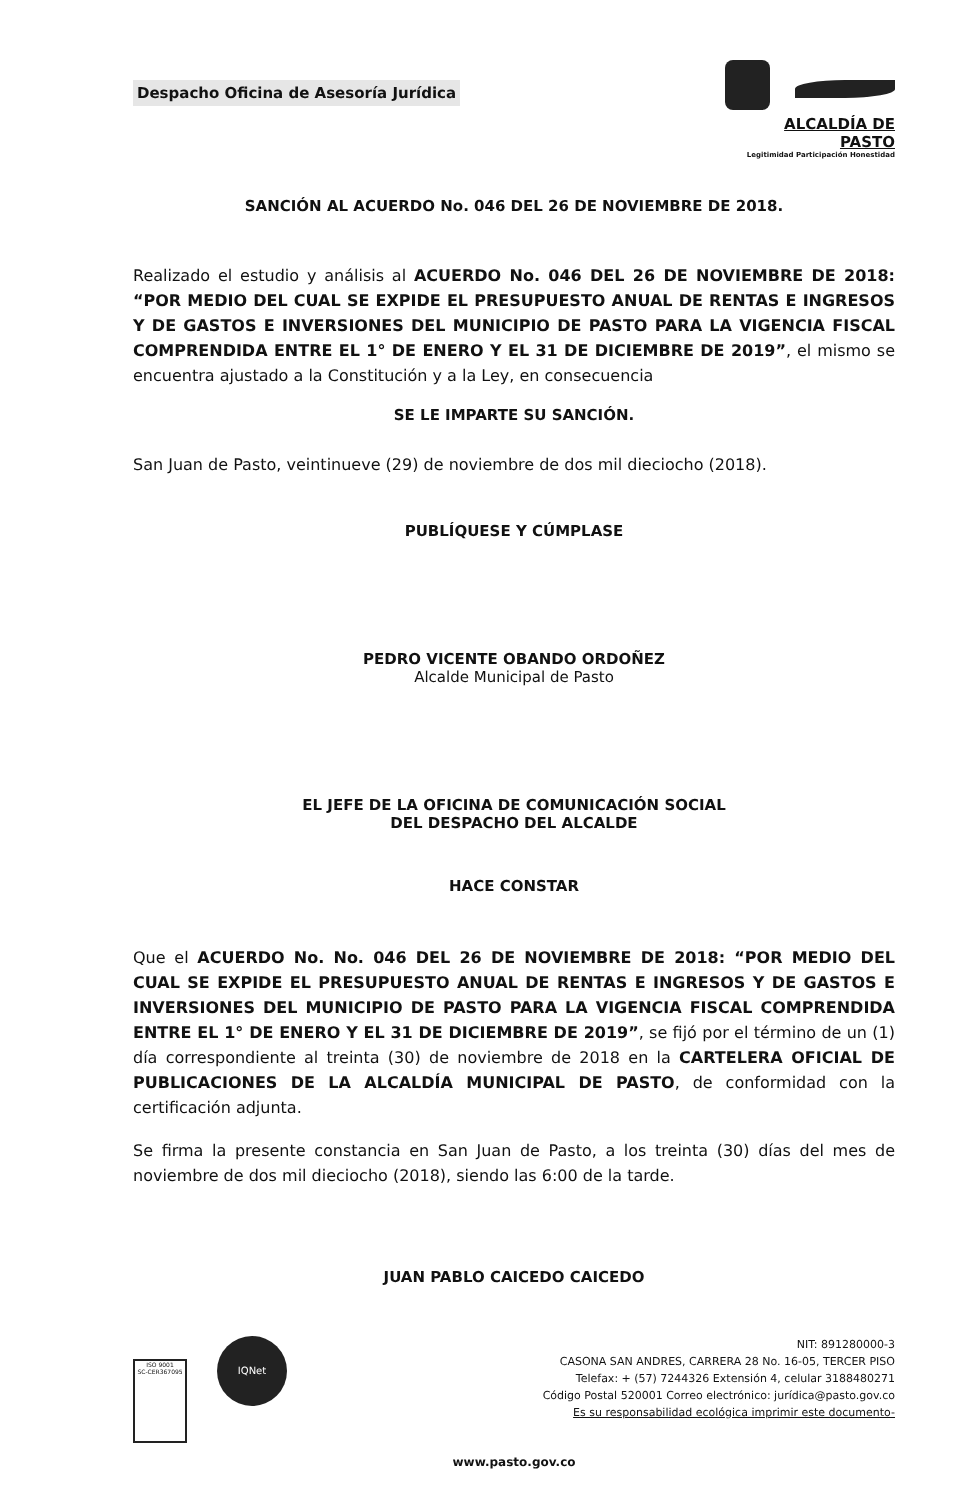Despacho Oficina de Asesoría Jurídica
ALCALDÍA DE PASTO
Legitimidad Participación Honestidad
SANCIÓN AL ACUERDO No. 046 DEL 26 DE NOVIEMBRE DE 2018.
Realizado el estudio y análisis al ACUERDO No. 046 DEL 26 DE NOVIEMBRE DE 2018: “POR MEDIO DEL CUAL SE EXPIDE EL PRESUPUESTO ANUAL DE RENTAS E INGRESOS Y DE GASTOS E INVERSIONES DEL MUNICIPIO DE PASTO PARA LA VIGENCIA FISCAL COMPRENDIDA ENTRE EL 1° DE ENERO Y EL 31 DE DICIEMBRE DE 2019”, el mismo se encuentra ajustado a la Constitución y a la Ley, en consecuencia
SE LE IMPARTE SU SANCIÓN.
San Juan de Pasto, veintinueve (29) de noviembre de dos mil dieciocho (2018).
PUBLÍQUESE Y CÚMPLASE
PEDRO VICENTE OBANDO ORDOÑEZ
Alcalde Municipal de Pasto
EL JEFE DE LA OFICINA DE COMUNICACIÓN SOCIAL
DEL DESPACHO DEL ALCALDE
HACE CONSTAR
Que el ACUERDO No. No. 046 DEL 26 DE NOVIEMBRE DE 2018: “POR MEDIO DEL CUAL SE EXPIDE EL PRESUPUESTO ANUAL DE RENTAS E INGRESOS Y DE GASTOS E INVERSIONES DEL MUNICIPIO DE PASTO PARA LA VIGENCIA FISCAL COMPRENDIDA ENTRE EL 1° DE ENERO Y EL 31 DE DICIEMBRE DE 2019”, se fijó por el término de un (1) día correspondiente al treinta (30) de noviembre de 2018 en la CARTELERA OFICIAL DE PUBLICACIONES DE LA ALCALDÍA MUNICIPAL DE PASTO, de conformidad con la certificación adjunta.
Se firma la presente constancia en San Juan de Pasto, a los treinta (30) días del mes de noviembre de dos mil dieciocho (2018), siendo las 6:00 de la tarde.
JUAN PABLO CAICEDO CAICEDO
ISO 9001
SC-CER367095 IQNet
NIT: 891280000-3
CASONA SAN ANDRES, CARRERA 28 No. 16-05, TERCER PISO
Telefax: + (57) 7244326 Extensión 4, celular 3188480271
Código Postal 520001 Correo electrónico: jurídica@pasto.gov.co
Es su responsabilidad ecológica imprimir este documento-
www.pasto.gov.co